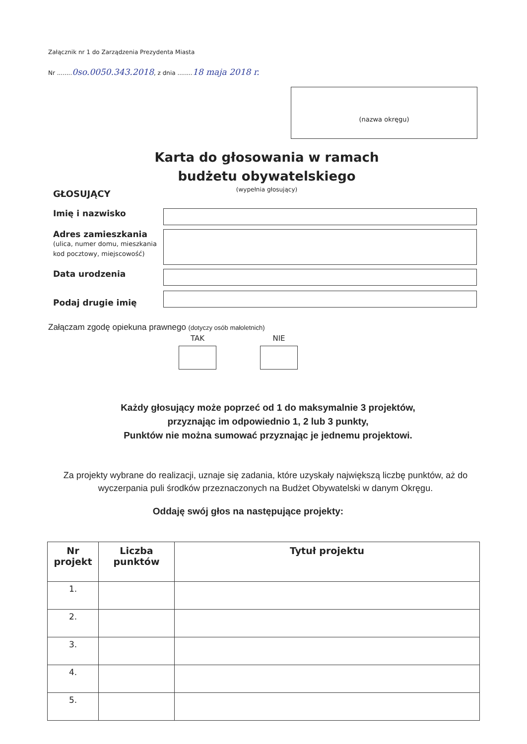Załącznik nr 1 do Zarządzenia Prezydenta Miasta
Nr ........0so.0050.343.2018, z dnia ........18 maja 2018 r.
(nazwa okręgu)
Karta do głosowania w ramach budżetu obywatelskiego
(wypełnia głosujący)
GŁOSUJĄCY
Imię i nazwisko
Adres zamieszkania
(ulica, numer domu, mieszkania kod pocztowy, miejscowość)
Data urodzenia
Podaj drugie imię
Załączam zgodę opiekuna prawnego (dotyczy osób małoletnich)
TAK NIE
Każdy głosujący może poprzeć od 1 do maksymalnie 3 projektów,
przyznając im odpowiednio 1, 2 lub 3 punkty,
Punktów nie można sumować przyznając je jednemu projektowi.
Za projekty wybrane do realizacji, uznaje się zadania, które uzyskały największą liczbę punktów, aż do wyczerpania puli środków przeznaczonych na Budżet Obywatelski w danym Okręgu.
Oddaję swój głos na następujące projekty:
| Nr projekt | Liczba punktów | Tytuł projektu |
| --- | --- | --- |
| 1. | | |
| 2. | | |
| 3. | | |
| 4. | | |
| 5. | | |